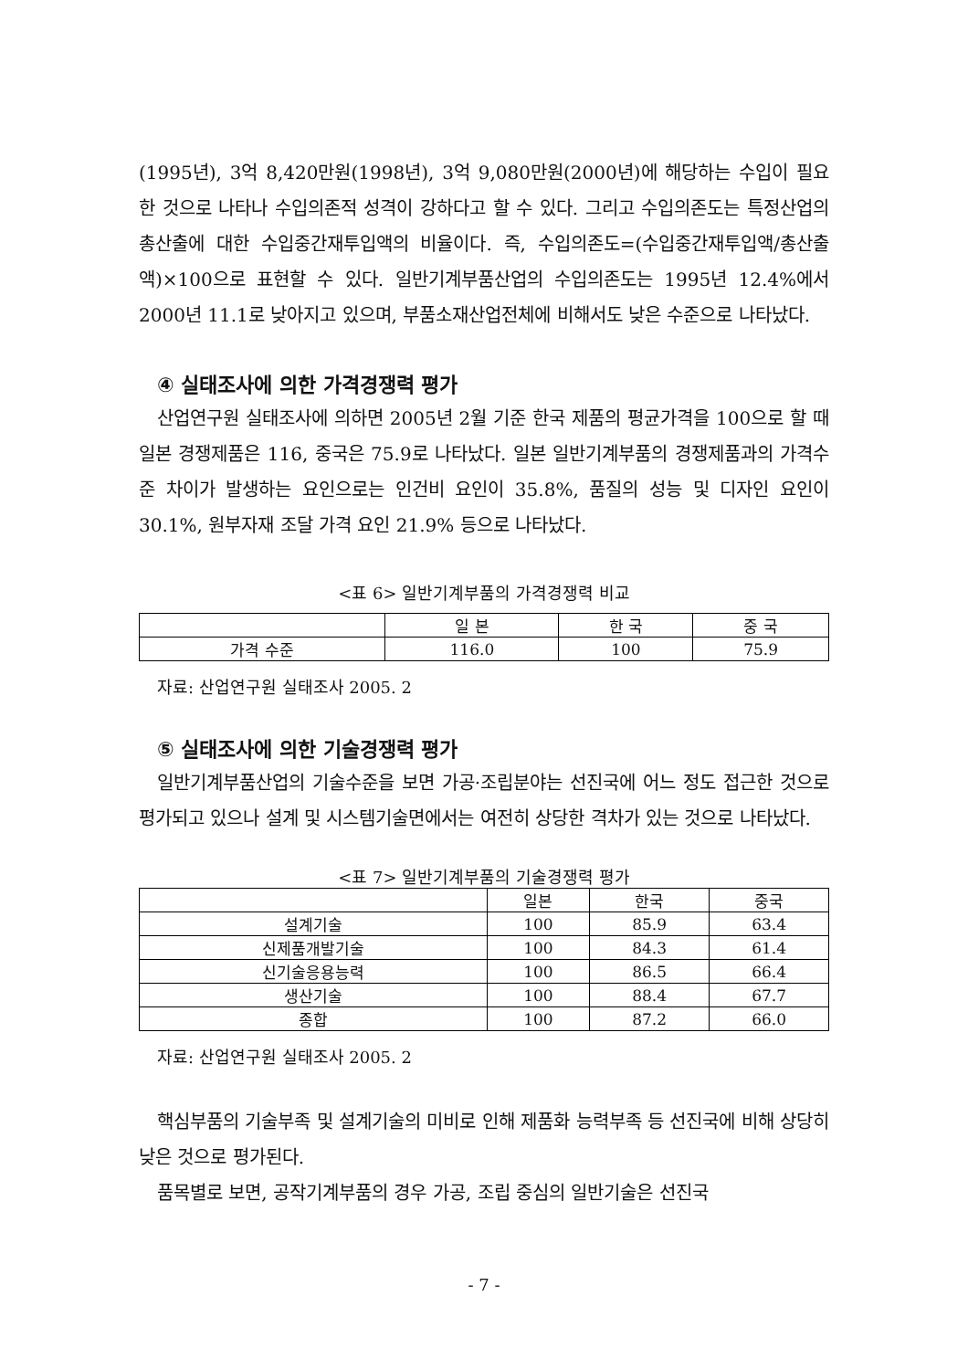(1995년), 3억 8,420만원(1998년), 3억 9,080만원(2000년)에 해당하는 수입이 필요한 것으로 나타나 수입의존적 성격이 강하다고 할 수 있다. 그리고 수입의존도는 특정산업의 총산출에 대한 수입중간재투입액의 비율이다. 즉, 수입의존도=(수입중간재투입액/총산출액)×100으로 표현할 수 있다. 일반기계부품산업의 수입의존도는 1995년 12.4%에서 2000년 11.1로 낮아지고 있으며, 부품소재산업전체에 비해서도 낮은 수준으로 나타났다.
④ 실태조사에 의한 가격경쟁력 평가
산업연구원 실태조사에 의하면 2005년 2월 기준 한국 제품의 평균가격을 100으로 할 때 일본 경쟁제품은 116, 중국은 75.9로 나타났다. 일본 일반기계부품의 경쟁제품과의 가격수준 차이가 발생하는 요인으로는 인건비 요인이 35.8%, 품질의 성능 및 디자인 요인이 30.1%, 원부자재 조달 가격 요인 21.9% 등으로 나타났다.
<표 6> 일반기계부품의 가격경쟁력 비교
| | 일 본 | 한 국 | 중 국 |
| 가격 수준 | 116.0 | 100 | 75.9 |
자료: 산업연구원 실태조사 2005. 2
⑤ 실태조사에 의한 기술경쟁력 평가
일반기계부품산업의 기술수준을 보면 가공·조립분야는 선진국에 어느 정도 접근한 것으로 평가되고 있으나 설계 및 시스템기술면에서는 여전히 상당한 격차가 있는 것으로 나타났다.
<표 7> 일반기계부품의 기술경쟁력 평가
| | 일본 | 한국 | 중국 |
| 설계기술 | 100 | 85.9 | 63.4 |
| 신제품개발기술 | 100 | 84.3 | 61.4 |
| 신기술응용능력 | 100 | 86.5 | 66.4 |
| 생산기술 | 100 | 88.4 | 67.7 |
| 종합 | 100 | 87.2 | 66.0 |
자료: 산업연구원 실태조사 2005. 2
핵심부품의 기술부족 및 설계기술의 미비로 인해 제품화 능력부족 등 선진국에 비해 상당히 낮은 것으로 평가된다.
품목별로 보면, 공작기계부품의 경우 가공, 조립 중심의 일반기술은 선진국
- 7 -